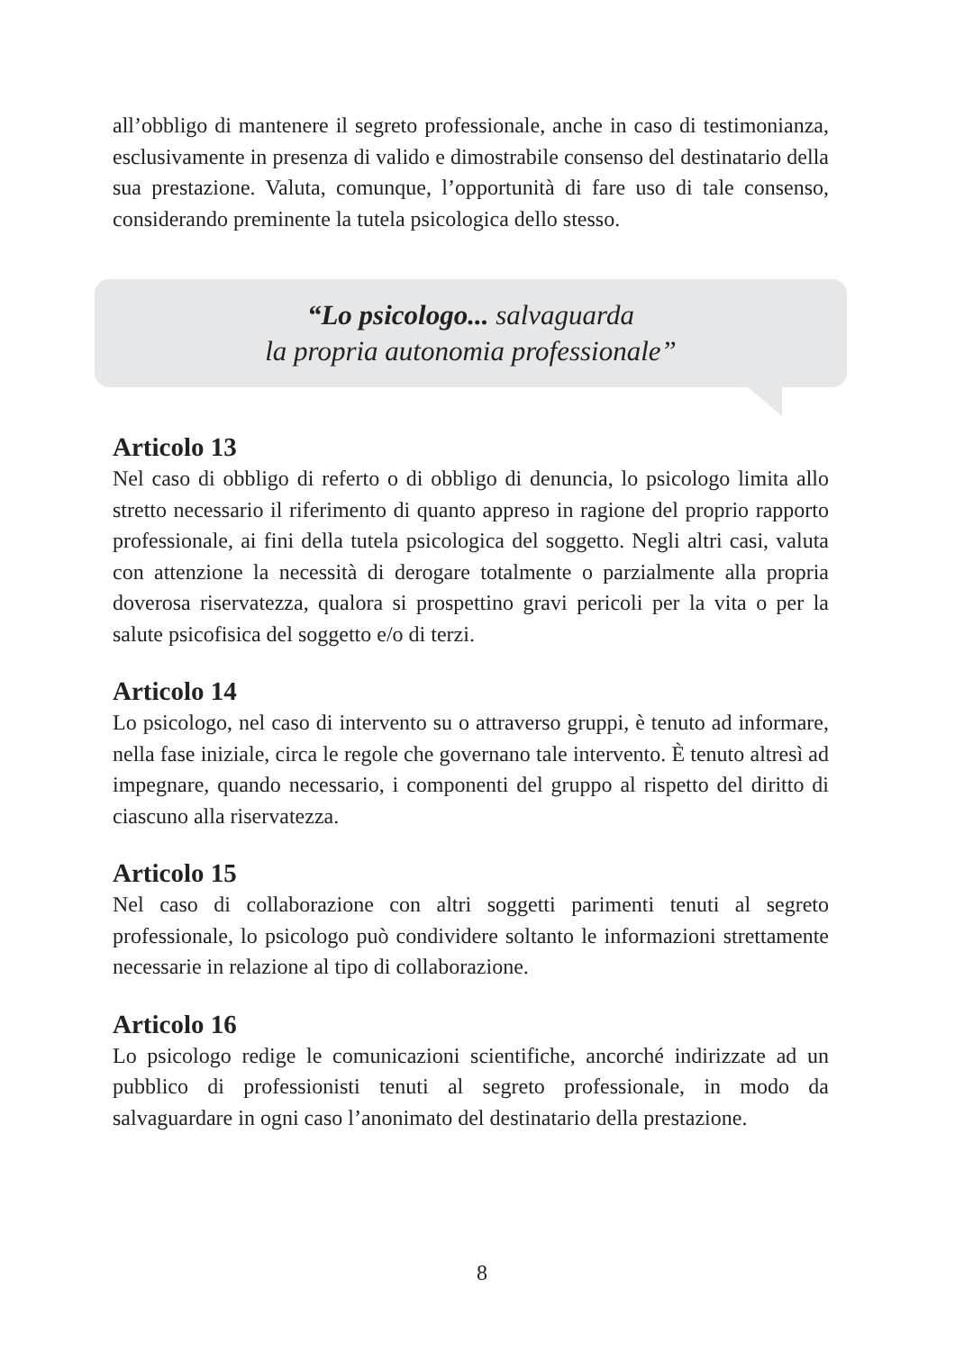all’obbligo di mantenere il segreto professionale, anche in caso di testimonianza, esclusivamente in presenza di valido e dimostrabile consenso del destinatario della sua prestazione. Valuta, comunque, l’opportunità di fare uso di tale consenso, considerando preminente la tutela psicologica dello stesso.
“Lo psicologo... salvaguarda
la propria autonomia professionale”
Articolo 13
Nel caso di obbligo di referto o di obbligo di denuncia, lo psicologo limita allo stretto necessario il riferimento di quanto appreso in ragione del proprio rapporto professionale, ai fini della tutela psicologica del soggetto. Negli altri casi, valuta con attenzione la necessità di derogare totalmente o parzialmente alla propria doverosa riservatezza, qualora si prospettino gravi pericoli per la vita o per la salute psicofisica del soggetto e/o di terzi.
Articolo 14
Lo psicologo, nel caso di intervento su o attraverso gruppi, è tenuto ad informare, nella fase iniziale, circa le regole che governano tale intervento. È tenuto altresì ad impegnare, quando necessario, i componenti del gruppo al rispetto del diritto di ciascuno alla riservatezza.
Articolo 15
Nel caso di collaborazione con altri soggetti parimenti tenuti al segreto professionale, lo psicologo può condividere soltanto le informazioni strettamente necessarie in relazione al tipo di collaborazione.
Articolo 16
Lo psicologo redige le comunicazioni scientifiche, ancorché indirizzate ad un pubblico di professionisti tenuti al segreto professionale, in modo da salvaguardare in ogni caso l’anonimato del destinatario della prestazione.
8